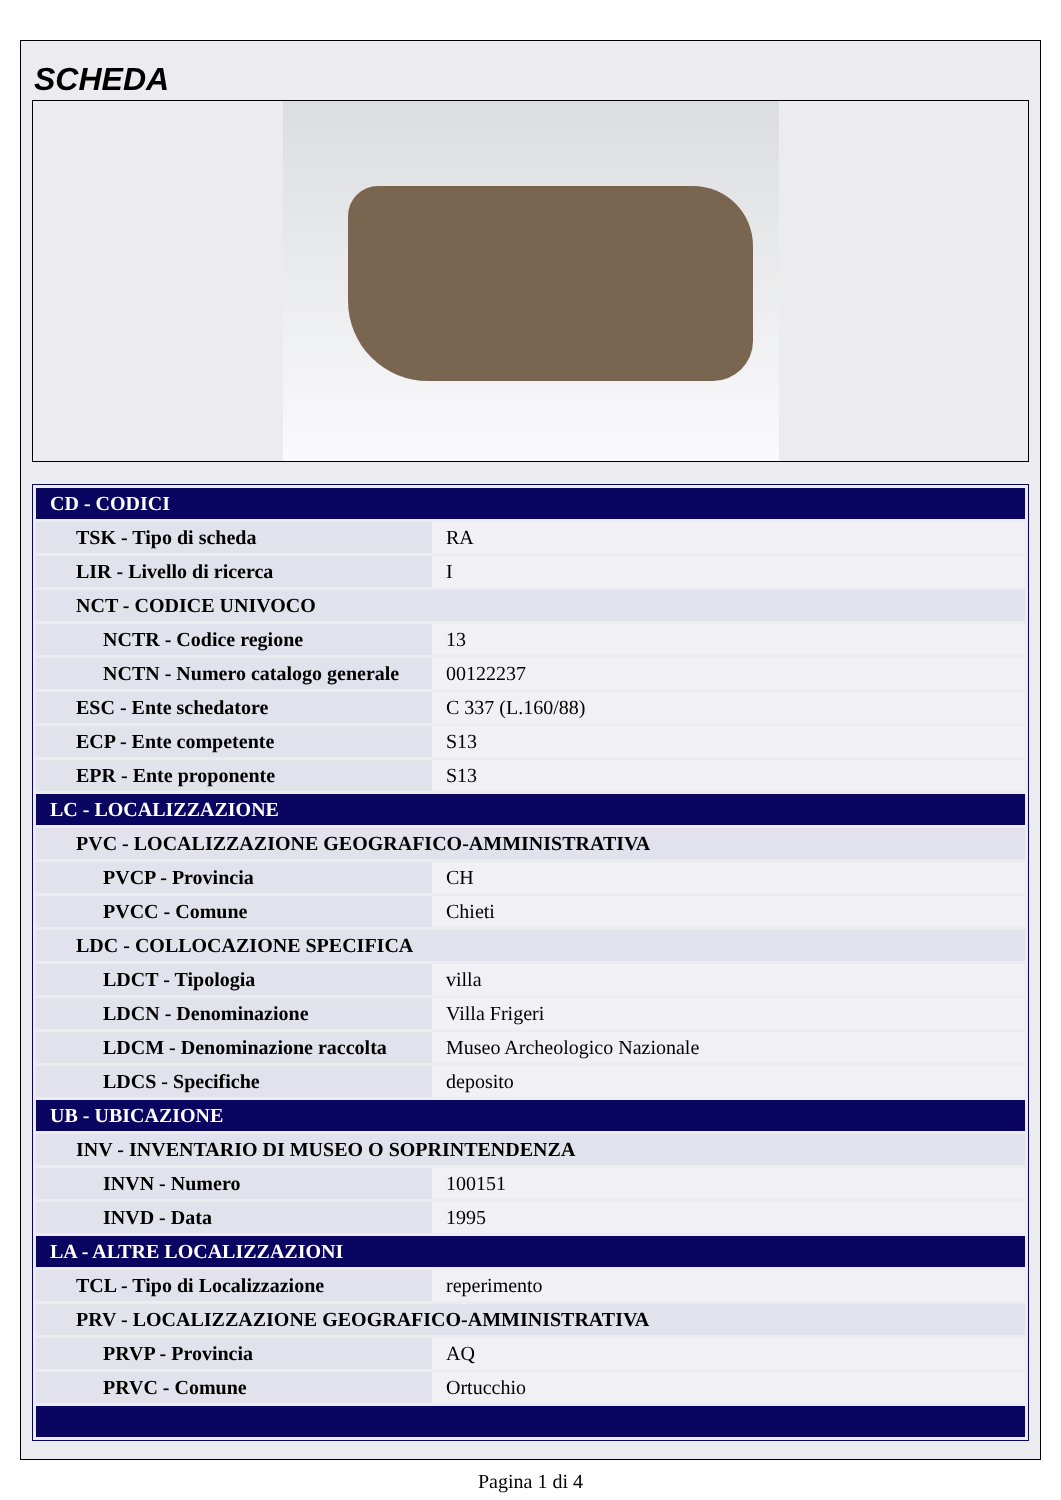SCHEDA
| CD - CODICI | |
| TSK - Tipo di scheda | RA |
| LIR - Livello di ricerca | I |
| NCT - CODICE UNIVOCO | |
| NCTR - Codice regione | 13 |
| NCTN - Numero catalogo generale | 00122237 |
| ESC - Ente schedatore | C 337 (L.160/88) |
| ECP - Ente competente | S13 |
| EPR - Ente proponente | S13 |
| LC - LOCALIZZAZIONE | |
| PVC - LOCALIZZAZIONE GEOGRAFICO-AMMINISTRATIVA | |
| PVCP - Provincia | CH |
| PVCC - Comune | Chieti |
| LDC - COLLOCAZIONE SPECIFICA | |
| LDCT - Tipologia | villa |
| LDCN - Denominazione | Villa Frigeri |
| LDCM - Denominazione raccolta | Museo Archeologico Nazionale |
| LDCS - Specifiche | deposito |
| UB - UBICAZIONE | |
| INV - INVENTARIO DI MUSEO O SOPRINTENDENZA | |
| INVN - Numero | 100151 |
| INVD - Data | 1995 |
| LA - ALTRE LOCALIZZAZIONI | |
| TCL - Tipo di Localizzazione | reperimento |
| PRV - LOCALIZZAZIONE GEOGRAFICO-AMMINISTRATIVA | |
| PRVP - Provincia | AQ |
| PRVC - Comune | Ortucchio |
Pagina 1 di 4